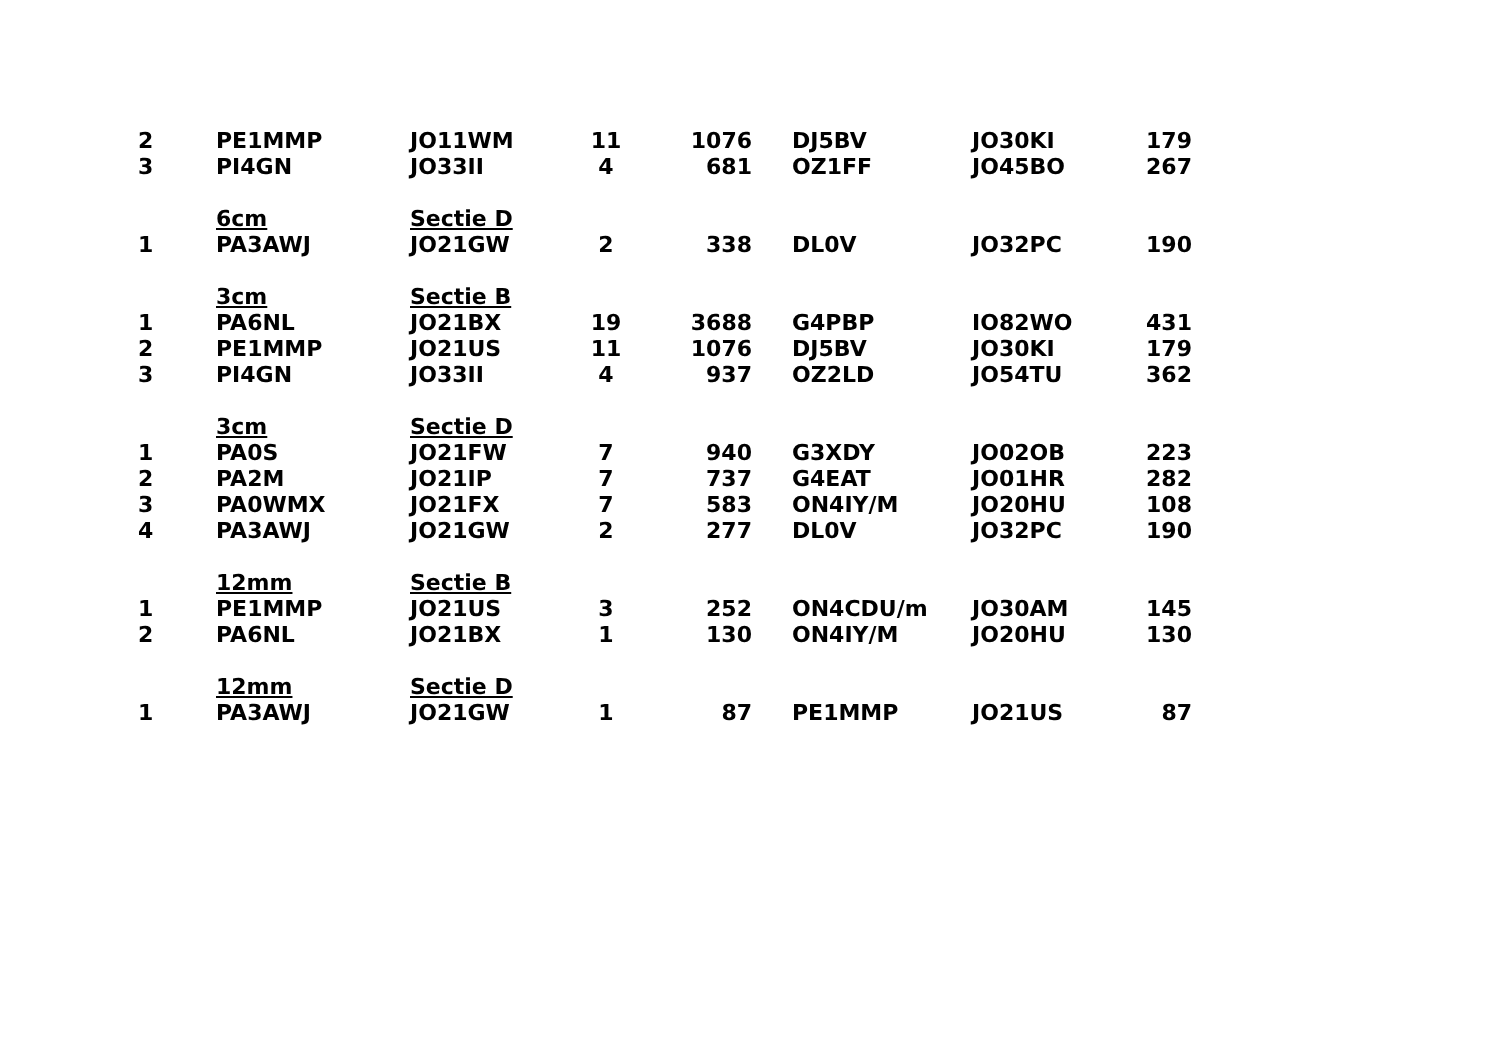| 2 | PE1MMP | JO11WM | 11 | 1076 | | DJ5BV | JO30KI | 179 |
| 3 | PI4GN | JO33II | 4 | 681 | | OZ1FF | JO45BO | 267 |
| | 6cm | Sectie D | | | | | | |
| 1 | PA3AWJ | JO21GW | 2 | 338 | | DL0V | JO32PC | 190 |
| | 3cm | Sectie B | | | | | | |
| 1 | PA6NL | JO21BX | 19 | 3688 | | G4PBP | IO82WO | 431 |
| 2 | PE1MMP | JO21US | 11 | 1076 | | DJ5BV | JO30KI | 179 |
| 3 | PI4GN | JO33II | 4 | 937 | | OZ2LD | JO54TU | 362 |
| | 3cm | Sectie D | | | | | | |
| 1 | PA0S | JO21FW | 7 | 940 | | G3XDY | JO02OB | 223 |
| 2 | PA2M | JO21IP | 7 | 737 | | G4EAT | JO01HR | 282 |
| 3 | PA0WMX | JO21FX | 7 | 583 | | ON4IY/M | JO20HU | 108 |
| 4 | PA3AWJ | JO21GW | 2 | 277 | | DL0V | JO32PC | 190 |
| | 12mm | Sectie B | | | | | | |
| 1 | PE1MMP | JO21US | 3 | 252 | | ON4CDU/m | JO30AM | 145 |
| 2 | PA6NL | JO21BX | 1 | 130 | | ON4IY/M | JO20HU | 130 |
| | 12mm | Sectie D | | | | | | |
| 1 | PA3AWJ | JO21GW | 1 | 87 | | PE1MMP | JO21US | 87 |